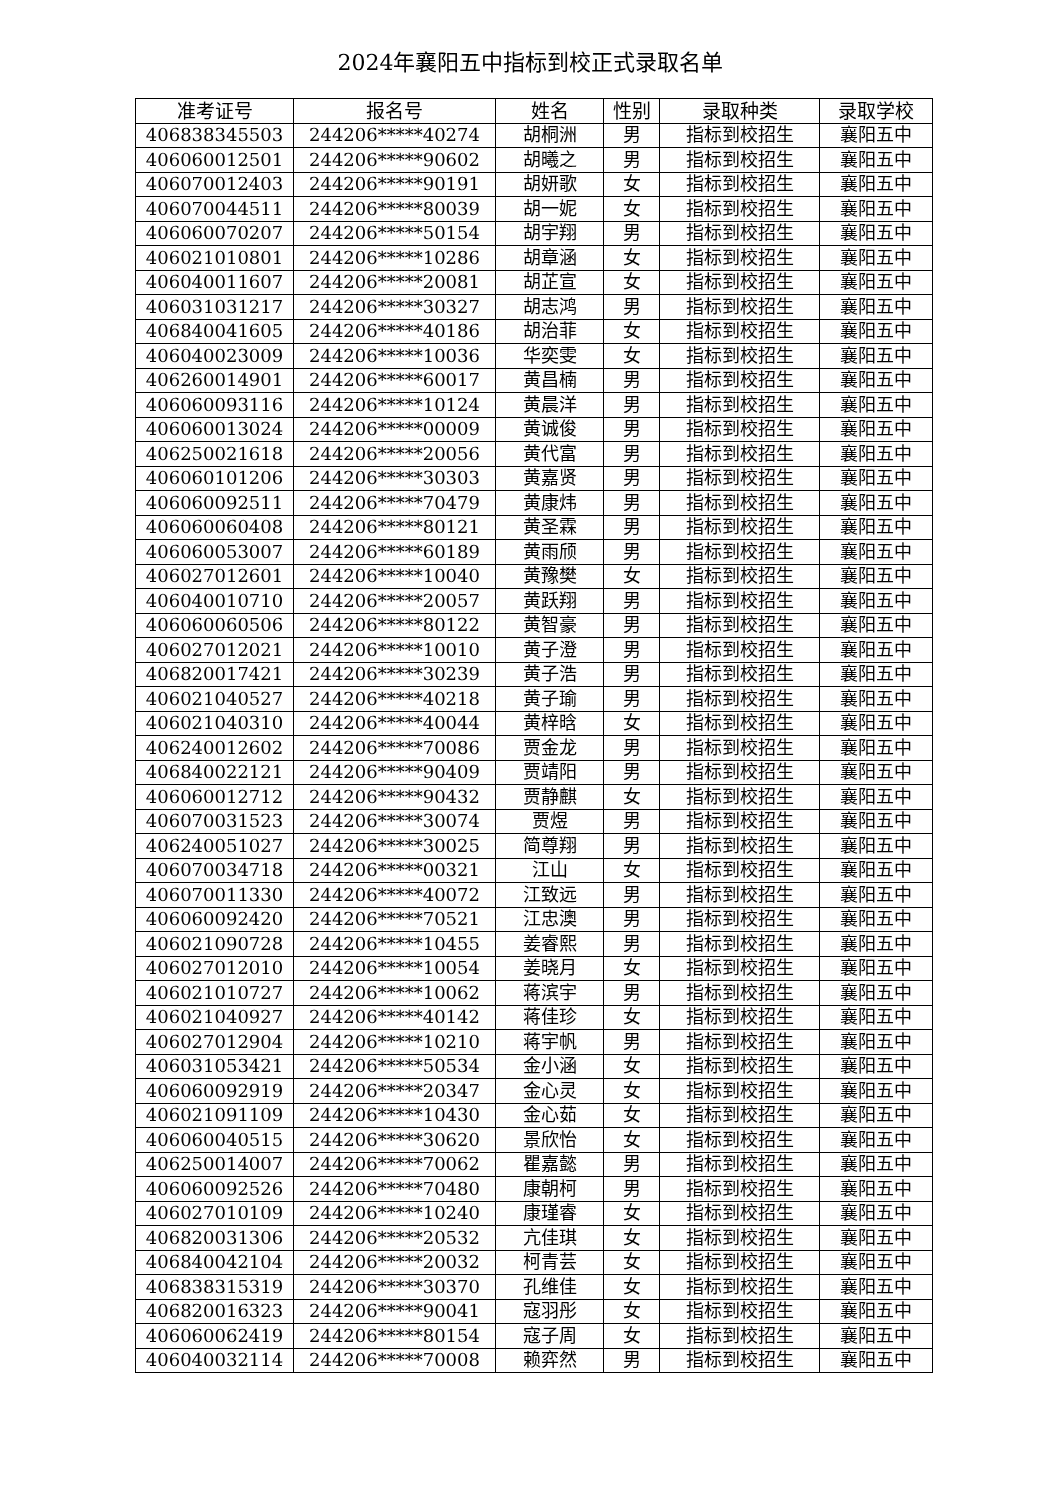2024年襄阳五中指标到校正式录取名单
| 准考证号 | 报名号 | 姓名 | 性别 | 录取种类 | 录取学校 |
| --- | --- | --- | --- | --- | --- |
| 406838345503 | 244206*****40274 | 胡桐洲 | 男 | 指标到校招生 | 襄阳五中 |
| 406060012501 | 244206*****90602 | 胡曦之 | 男 | 指标到校招生 | 襄阳五中 |
| 406070012403 | 244206*****90191 | 胡妍歌 | 女 | 指标到校招生 | 襄阳五中 |
| 406070044511 | 244206*****80039 | 胡一妮 | 女 | 指标到校招生 | 襄阳五中 |
| 406060070207 | 244206*****50154 | 胡宇翔 | 男 | 指标到校招生 | 襄阳五中 |
| 406021010801 | 244206*****10286 | 胡章涵 | 女 | 指标到校招生 | 襄阳五中 |
| 406040011607 | 244206*****20081 | 胡芷宣 | 女 | 指标到校招生 | 襄阳五中 |
| 406031031217 | 244206*****30327 | 胡志鸿 | 男 | 指标到校招生 | 襄阳五中 |
| 406840041605 | 244206*****40186 | 胡治菲 | 女 | 指标到校招生 | 襄阳五中 |
| 406040023009 | 244206*****10036 | 华奕雯 | 女 | 指标到校招生 | 襄阳五中 |
| 406260014901 | 244206*****60017 | 黄昌楠 | 男 | 指标到校招生 | 襄阳五中 |
| 406060093116 | 244206*****10124 | 黄晨洋 | 男 | 指标到校招生 | 襄阳五中 |
| 406060013024 | 244206*****00009 | 黄诚俊 | 男 | 指标到校招生 | 襄阳五中 |
| 406250021618 | 244206*****20056 | 黄代富 | 男 | 指标到校招生 | 襄阳五中 |
| 406060101206 | 244206*****30303 | 黄嘉贤 | 男 | 指标到校招生 | 襄阳五中 |
| 406060092511 | 244206*****70479 | 黄康炜 | 男 | 指标到校招生 | 襄阳五中 |
| 406060060408 | 244206*****80121 | 黄圣霖 | 男 | 指标到校招生 | 襄阳五中 |
| 406060053007 | 244206*****60189 | 黄雨颀 | 男 | 指标到校招生 | 襄阳五中 |
| 406027012601 | 244206*****10040 | 黄豫樊 | 女 | 指标到校招生 | 襄阳五中 |
| 406040010710 | 244206*****20057 | 黄跃翔 | 男 | 指标到校招生 | 襄阳五中 |
| 406060060506 | 244206*****80122 | 黄智豪 | 男 | 指标到校招生 | 襄阳五中 |
| 406027012021 | 244206*****10010 | 黄子澄 | 男 | 指标到校招生 | 襄阳五中 |
| 406820017421 | 244206*****30239 | 黄子浩 | 男 | 指标到校招生 | 襄阳五中 |
| 406021040527 | 244206*****40218 | 黄子瑜 | 男 | 指标到校招生 | 襄阳五中 |
| 406021040310 | 244206*****40044 | 黄梓晗 | 女 | 指标到校招生 | 襄阳五中 |
| 406240012602 | 244206*****70086 | 贾金龙 | 男 | 指标到校招生 | 襄阳五中 |
| 406840022121 | 244206*****90409 | 贾靖阳 | 男 | 指标到校招生 | 襄阳五中 |
| 406060012712 | 244206*****90432 | 贾静麒 | 女 | 指标到校招生 | 襄阳五中 |
| 406070031523 | 244206*****30074 | 贾煜 | 男 | 指标到校招生 | 襄阳五中 |
| 406240051027 | 244206*****30025 | 简尊翔 | 男 | 指标到校招生 | 襄阳五中 |
| 406070034718 | 244206*****00321 | 江山 | 女 | 指标到校招生 | 襄阳五中 |
| 406070011330 | 244206*****40072 | 江致远 | 男 | 指标到校招生 | 襄阳五中 |
| 406060092420 | 244206*****70521 | 江忠澳 | 男 | 指标到校招生 | 襄阳五中 |
| 406021090728 | 244206*****10455 | 姜睿熙 | 男 | 指标到校招生 | 襄阳五中 |
| 406027012010 | 244206*****10054 | 姜晓月 | 女 | 指标到校招生 | 襄阳五中 |
| 406021010727 | 244206*****10062 | 蒋滨宇 | 男 | 指标到校招生 | 襄阳五中 |
| 406021040927 | 244206*****40142 | 蒋佳珍 | 女 | 指标到校招生 | 襄阳五中 |
| 406027012904 | 244206*****10210 | 蒋宇帆 | 男 | 指标到校招生 | 襄阳五中 |
| 406031053421 | 244206*****50534 | 金小涵 | 女 | 指标到校招生 | 襄阳五中 |
| 406060092919 | 244206*****20347 | 金心灵 | 女 | 指标到校招生 | 襄阳五中 |
| 406021091109 | 244206*****10430 | 金心茹 | 女 | 指标到校招生 | 襄阳五中 |
| 406060040515 | 244206*****30620 | 景欣怡 | 女 | 指标到校招生 | 襄阳五中 |
| 406250014007 | 244206*****70062 | 瞿嘉懿 | 男 | 指标到校招生 | 襄阳五中 |
| 406060092526 | 244206*****70480 | 康朝柯 | 男 | 指标到校招生 | 襄阳五中 |
| 406027010109 | 244206*****10240 | 康瑾睿 | 女 | 指标到校招生 | 襄阳五中 |
| 406820031306 | 244206*****20532 | 亢佳琪 | 女 | 指标到校招生 | 襄阳五中 |
| 406840042104 | 244206*****20032 | 柯青芸 | 女 | 指标到校招生 | 襄阳五中 |
| 406838315319 | 244206*****30370 | 孔维佳 | 女 | 指标到校招生 | 襄阳五中 |
| 406820016323 | 244206*****90041 | 寇羽彤 | 女 | 指标到校招生 | 襄阳五中 |
| 406060062419 | 244206*****80154 | 寇子周 | 女 | 指标到校招生 | 襄阳五中 |
| 406040032114 | 244206*****70008 | 赖弈然 | 男 | 指标到校招生 | 襄阳五中 |